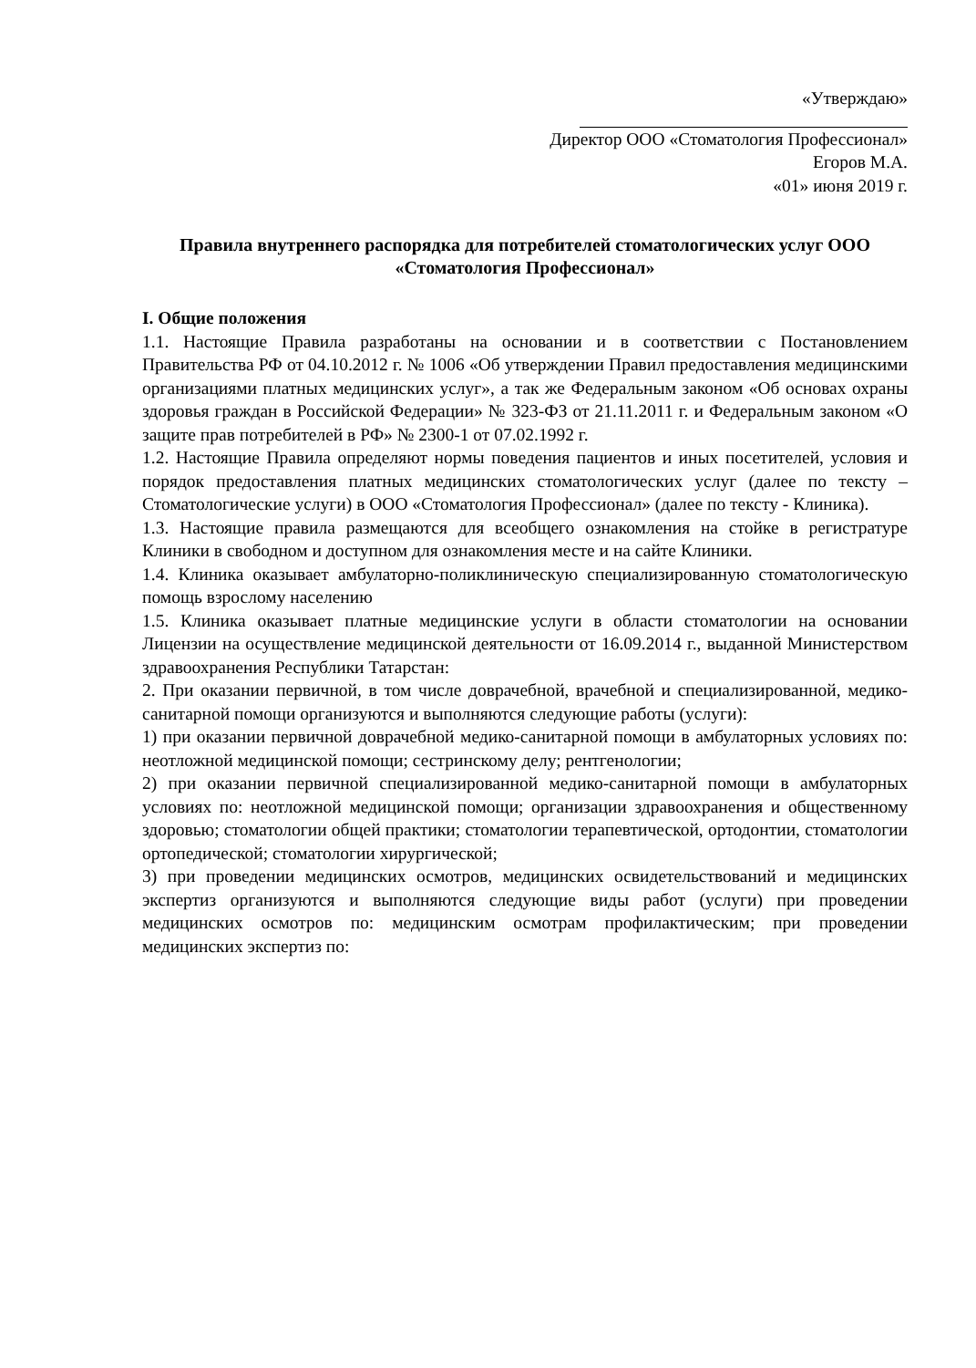«Утверждаю»
Директор ООО «Стоматология Профессионал»
Егоров М.А.
«01» июня 2019 г.
Правила внутреннего распорядка для потребителей стоматологических услуг ООО «Стоматология Профессионал»
I. Общие положения
1.1. Настоящие Правила разработаны на основании и в соответствии с Постановлением Правительства РФ от 04.10.2012 г. № 1006 «Об утверждении Правил предоставления медицинскими организациями платных медицинских услуг», а так же Федеральным законом «Об основах охраны здоровья граждан в Российской Федерации» № 323-ФЗ от 21.11.2011 г. и Федеральным законом «О защите прав потребителей в РФ» № 2300-1 от 07.02.1992 г.
1.2. Настоящие Правила определяют нормы поведения пациентов и иных посетителей, условия и порядок предоставления платных медицинских стоматологических услуг (далее по тексту – Стоматологические услуги) в ООО «Стоматология Профессионал» (далее по тексту - Клиника).
1.3. Настоящие правила размещаются для всеобщего ознакомления на стойке в регистратуре Клиники в свободном и доступном для ознакомления месте и на сайте Клиники.
1.4. Клиника оказывает амбулаторно-поликлиническую специализированную стоматологическую помощь взрослому населению
1.5. Клиника оказывает платные медицинские услуги в области стоматологии на основании Лицензии на осуществление медицинской деятельности от 16.09.2014 г., выданной Министерством здравоохранения Республики Татарстан:
2. При оказании первичной, в том числе доврачебной, врачебной и специализированной, медико-санитарной помощи организуются и выполняются следующие работы (услуги):
1) при оказании первичной доврачебной медико-санитарной помощи в амбулаторных условиях по: неотложной медицинской помощи; сестринскому делу; рентгенологии;
2) при оказании первичной специализированной медико-санитарной помощи в амбулаторных условиях по: неотложной медицинской помощи; организации здравоохранения и общественному здоровью; стоматологии общей практики; стоматологии терапевтической, ортодонтии, стоматологии ортопедической; стоматологии хирургической;
3) при проведении медицинских осмотров, медицинских освидетельствований и медицинских экспертиз организуются и выполняются следующие виды работ (услуги) при проведении медицинских осмотров по: медицинским осмотрам профилактическим; при проведении медицинских экспертиз по: